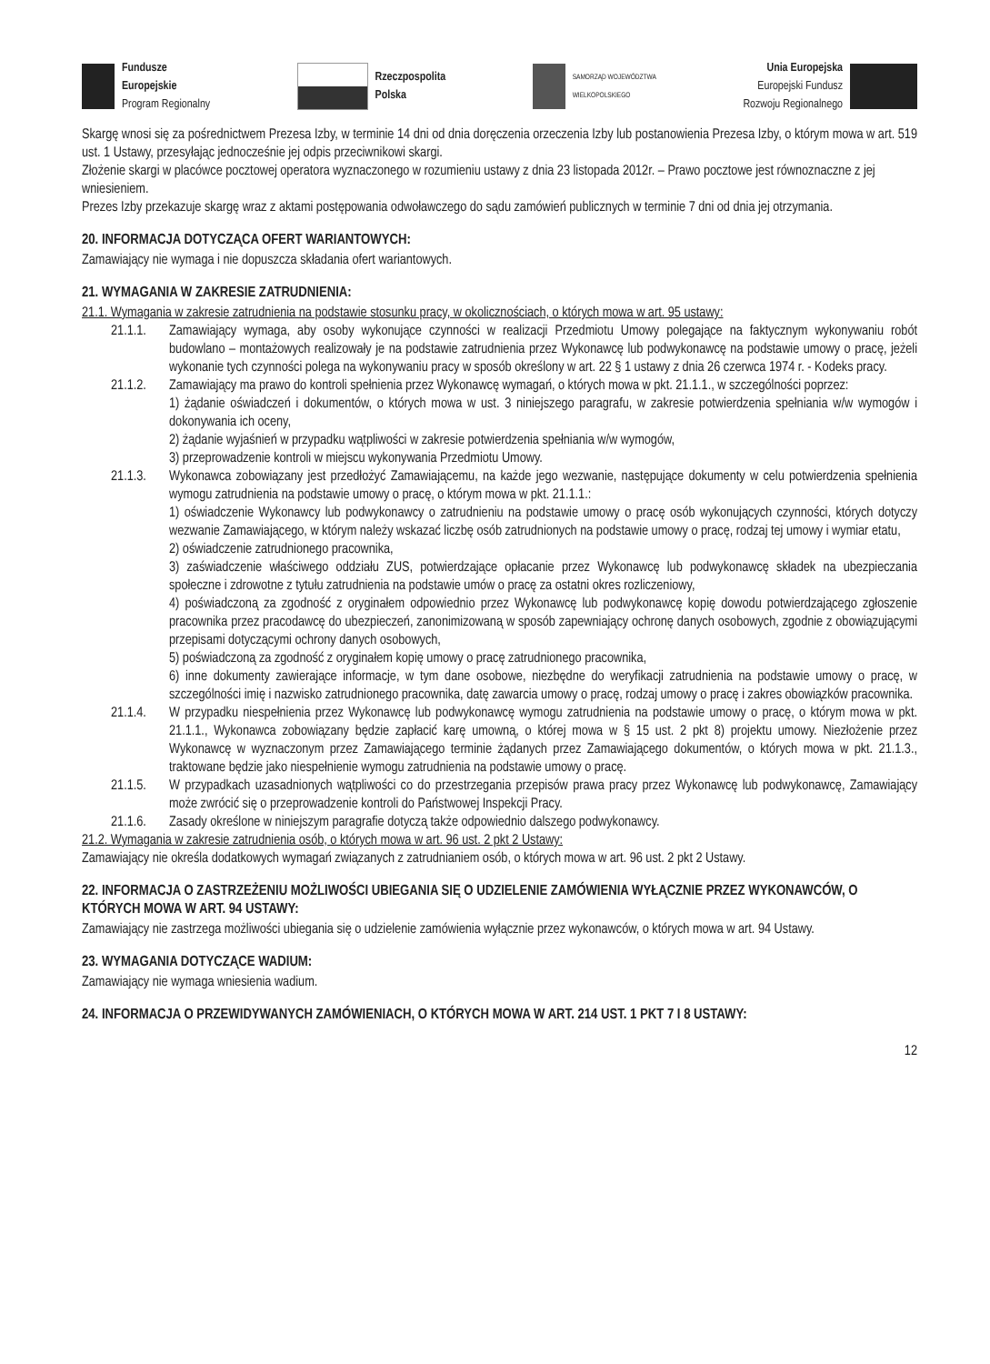Fundusze
Europejskie
Program Regionalny
Rzeczpospolita
Polska
SAMORZĄD WOJEWÓDZTWA
WIELKOPOLSKIEGO
Unia Europejska
Europejski Fundusz
Rozwoju Regionalnego
Skargę wnosi się za pośrednictwem Prezesa Izby, w terminie 14 dni od dnia doręczenia orzeczenia Izby lub postanowienia Prezesa Izby, o którym mowa w art. 519 ust. 1 Ustawy, przesyłając jednocześnie jej odpis przeciwnikowi skargi.
Złożenie skargi w placówce pocztowej operatora wyznaczonego w rozumieniu ustawy z dnia 23 listopada 2012r. – Prawo pocztowe jest równoznaczne z jej wniesieniem.
Prezes Izby przekazuje skargę wraz z aktami postępowania odwoławczego do sądu zamówień publicznych w terminie 7 dni od dnia jej otrzymania.
20. INFORMACJA DOTYCZĄCA OFERT WARIANTOWYCH:
Zamawiający nie wymaga i nie dopuszcza składania ofert wariantowych.
21. WYMAGANIA W ZAKRESIE ZATRUDNIENIA:
21.1. Wymagania w zakresie zatrudnienia na podstawie stosunku pracy, w okolicznościach, o których mowa w art. 95 ustawy:
21.1.1. Zamawiający wymaga, aby osoby wykonujące czynności w realizacji Przedmiotu Umowy polegające na faktycznym wykonywaniu robót budowlano – montażowych realizowały je na podstawie zatrudnienia przez Wykonawcę lub podwykonawcę na podstawie umowy o pracę, jeżeli wykonanie tych czynności polega na wykonywaniu pracy w sposób określony w art. 22 § 1 ustawy z dnia 26 czerwca 1974 r. - Kodeks pracy.
21.1.2. Zamawiający ma prawo do kontroli spełnienia przez Wykonawcę wymagań, o których mowa w pkt. 21.1.1., w szczególności poprzez:
1) żądanie oświadczeń i dokumentów, o których mowa w ust. 3 niniejszego paragrafu, w zakresie potwierdzenia spełniania w/w wymogów i dokonywania ich oceny,
2) żądanie wyjaśnień w przypadku wątpliwości w zakresie potwierdzenia spełniania w/w wymogów,
3) przeprowadzenie kontroli w miejscu wykonywania Przedmiotu Umowy.
21.1.3. Wykonawca zobowiązany jest przedłożyć Zamawiającemu, na każde jego wezwanie, następujące dokumenty w celu potwierdzenia spełnienia wymogu zatrudnienia na podstawie umowy o pracę, o którym mowa w pkt. 21.1.1.:
1) oświadczenie Wykonawcy lub podwykonawcy o zatrudnieniu na podstawie umowy o pracę osób wykonujących czynności, których dotyczy wezwanie Zamawiającego, w którym należy wskazać liczbę osób zatrudnionych na podstawie umowy o pracę, rodzaj tej umowy i wymiar etatu,
2) oświadczenie zatrudnionego pracownika,
3) zaświadczenie właściwego oddziału ZUS, potwierdzające opłacanie przez Wykonawcę lub podwykonawcę składek na ubezpieczania społeczne i zdrowotne z tytułu zatrudnienia na podstawie umów o pracę za ostatni okres rozliczeniowy,
4) poświadczoną za zgodność z oryginałem odpowiednio przez Wykonawcę lub podwykonawcę kopię dowodu potwierdzającego zgłoszenie pracownika przez pracodawcę do ubezpieczeń, zanonimizowaną w sposób zapewniający ochronę danych osobowych, zgodnie z obowiązującymi przepisami dotyczącymi ochrony danych osobowych,
5) poświadczoną za zgodność z oryginałem kopię umowy o pracę zatrudnionego pracownika,
6) inne dokumenty zawierające informacje, w tym dane osobowe, niezbędne do weryfikacji zatrudnienia na podstawie umowy o pracę, w szczególności imię i nazwisko zatrudnionego pracownika, datę zawarcia umowy o pracę, rodzaj umowy o pracę i zakres obowiązków pracownika.
21.1.4. W przypadku niespełnienia przez Wykonawcę lub podwykonawcę wymogu zatrudnienia na podstawie umowy o pracę, o którym mowa w pkt. 21.1.1., Wykonawca zobowiązany będzie zapłacić karę umowną, o której mowa w § 15 ust. 2 pkt 8) projektu umowy. Niezłożenie przez Wykonawcę w wyznaczonym przez Zamawiającego terminie żądanych przez Zamawiającego dokumentów, o których mowa w pkt. 21.1.3., traktowane będzie jako niespełnienie wymogu zatrudnienia na podstawie umowy o pracę.
21.1.5. W przypadkach uzasadnionych wątpliwości co do przestrzegania przepisów prawa pracy przez Wykonawcę lub podwykonawcę, Zamawiający może zwrócić się o przeprowadzenie kontroli do Państwowej Inspekcji Pracy.
21.1.6. Zasady określone w niniejszym paragrafie dotyczą także odpowiednio dalszego podwykonawcy.
21.2. Wymagania w zakresie zatrudnienia osób, o których mowa w art. 96 ust. 2 pkt 2 Ustawy:
Zamawiający nie określa dodatkowych wymagań związanych z zatrudnianiem osób, o których mowa w art. 96 ust. 2 pkt 2 Ustawy.
22. INFORMACJA O ZASTRZEŻENIU MOŻLIWOŚCI UBIEGANIA SIĘ O UDZIELENIE ZAMÓWIENIA WYŁĄCZNIE PRZEZ WYKONAWCÓW, O KTÓRYCH MOWA W ART. 94 USTAWY:
Zamawiający nie zastrzega możliwości ubiegania się o udzielenie zamówienia wyłącznie przez wykonawców, o których mowa w art. 94 Ustawy.
23. WYMAGANIA DOTYCZĄCE WADIUM:
Zamawiający nie wymaga wniesienia wadium.
24. INFORMACJA O PRZEWIDYWANYCH ZAMÓWIENIACH, O KTÓRYCH MOWA W ART. 214 UST. 1 PKT 7 I 8 USTAWY:
12